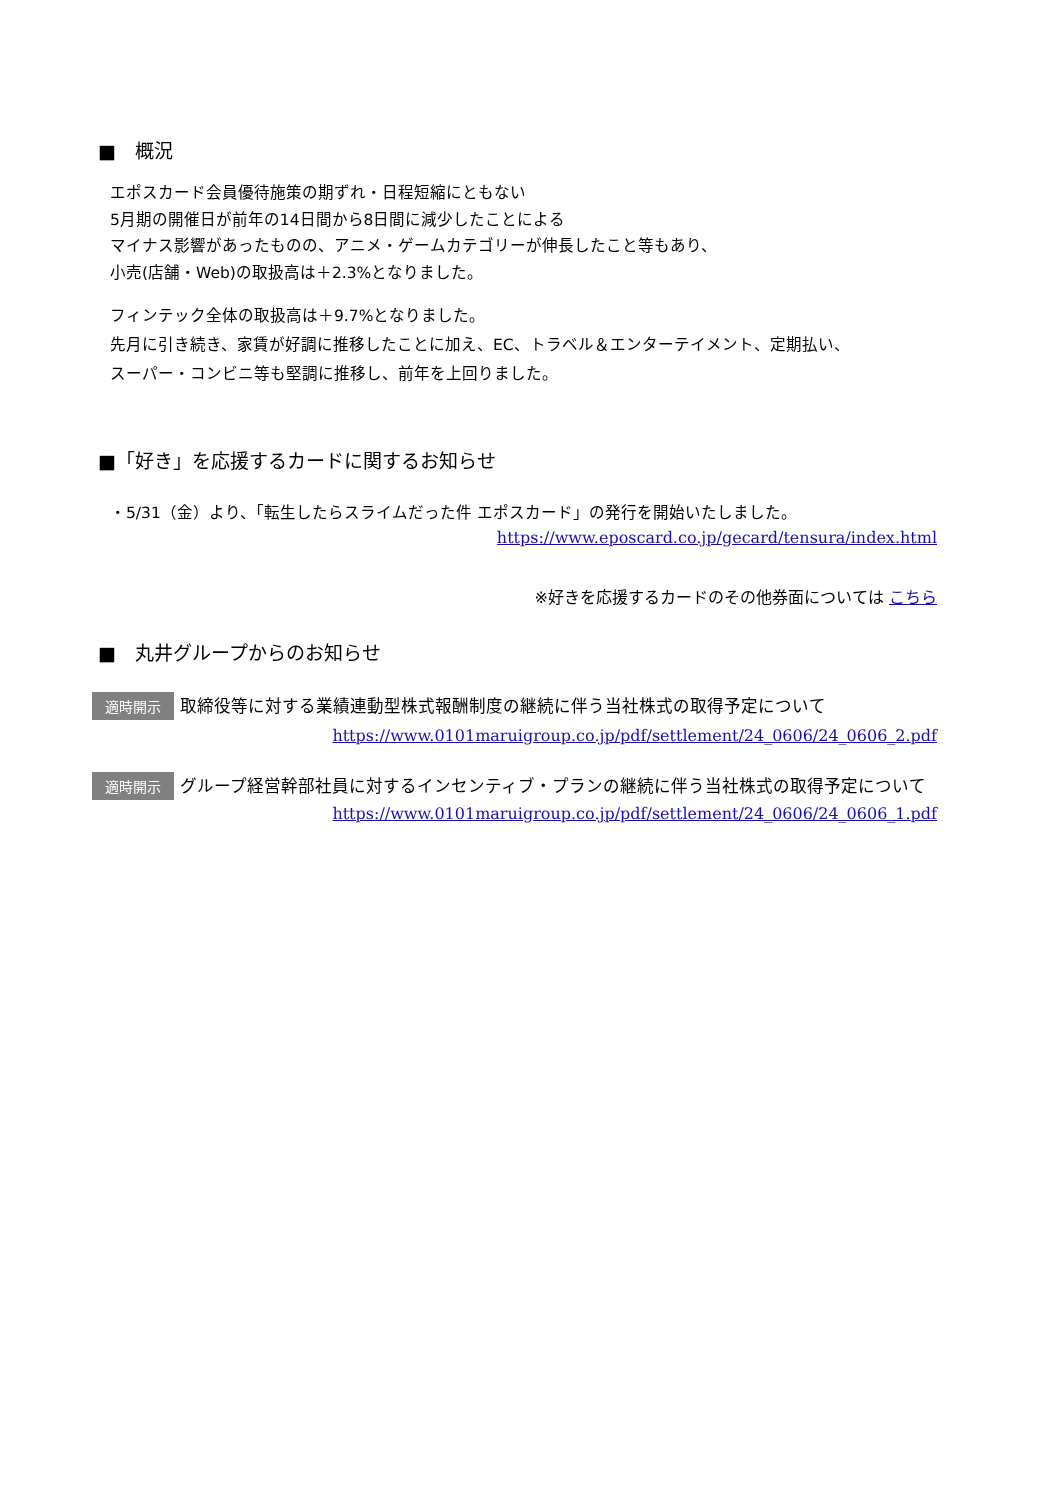■　概況
エポスカード会員優待施策の期ずれ・日程短縮にともない
5月期の開催日が前年の14日間から8日間に減少したことによる
マイナス影響があったものの、アニメ・ゲームカテゴリーが伸長したこと等もあり、
小売(店舗・Web)の取扱高は＋2.3%となりました。
フィンテック全体の取扱高は＋9.7%となりました。
先月に引き続き、家賃が好調に推移したことに加え、EC、トラベル＆エンターテイメント、定期払い、
スーパー・コンビニ等も堅調に推移し、前年を上回りました。
■「好き」を応援するカードに関するお知らせ
・5/31（金）より、「転生したらスライムだった件 エポスカード」の発行を開始いたしました。
https://www.eposcard.co.jp/gecard/tensura/index.html
※好きを応援するカードのその他券面については こちら
■　丸井グループからのお知らせ
適時開示 取締役等に対する業績連動型株式報酬制度の継続に伴う当社株式の取得予定について
https://www.0101maruigroup.co.jp/pdf/settlement/24_0606/24_0606_2.pdf
適時開示 グループ経営幹部社員に対するインセンティブ・プランの継続に伴う当社株式の取得予定について
https://www.0101maruigroup.co.jp/pdf/settlement/24_0606/24_0606_1.pdf